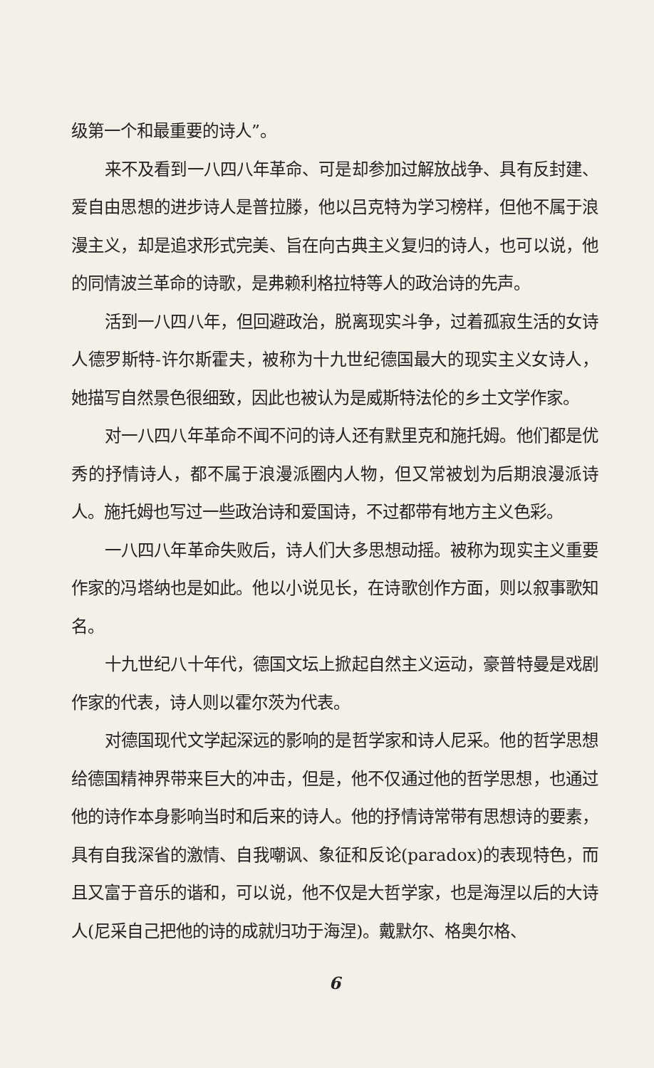级第一个和最重要的诗人”。
来不及看到一八四八年革命、可是却参加过解放战争、具有反封建、爱自由思想的进步诗人是普拉滕，他以吕克特为学习榜样，但他不属于浪漫主义，却是追求形式完美、旨在向古典主义复归的诗人，也可以说，他的同情波兰革命的诗歌，是弗赖利格拉特等人的政治诗的先声。
活到一八四八年，但回避政治，脱离现实斗争，过着孤寂生活的女诗人德罗斯特-许尔斯霍夫，被称为十九世纪德国最大的现实主义女诗人，她描写自然景色很细致，因此也被认为是威斯特法伦的乡土文学作家。
对一八四八年革命不闻不问的诗人还有默里克和施托姆。他们都是优秀的抒情诗人，都不属于浪漫派圈内人物，但又常被划为后期浪漫派诗人。施托姆也写过一些政治诗和爱国诗，不过都带有地方主义色彩。
一八四八年革命失败后，诗人们大多思想动摇。被称为现实主义重要作家的冯塔纳也是如此。他以小说见长，在诗歌创作方面，则以叙事歌知名。
十九世纪八十年代，德国文坛上掀起自然主义运动，豪普特曼是戏剧作家的代表，诗人则以霍尔茨为代表。
对德国现代文学起深远的影响的是哲学家和诗人尼采。他的哲学思想给德国精神界带来巨大的冲击，但是，他不仅通过他的哲学思想，也通过他的诗作本身影响当时和后来的诗人。他的抒情诗常带有思想诗的要素，具有自我深省的激情、自我嘲讽、象征和反论(paradox)的表现特色，而且又富于音乐的谐和，可以说，他不仅是大哲学家，也是海涅以后的大诗人(尼采自己把他的诗的成就归功于海涅)。戴默尔、格奥尔格、
6